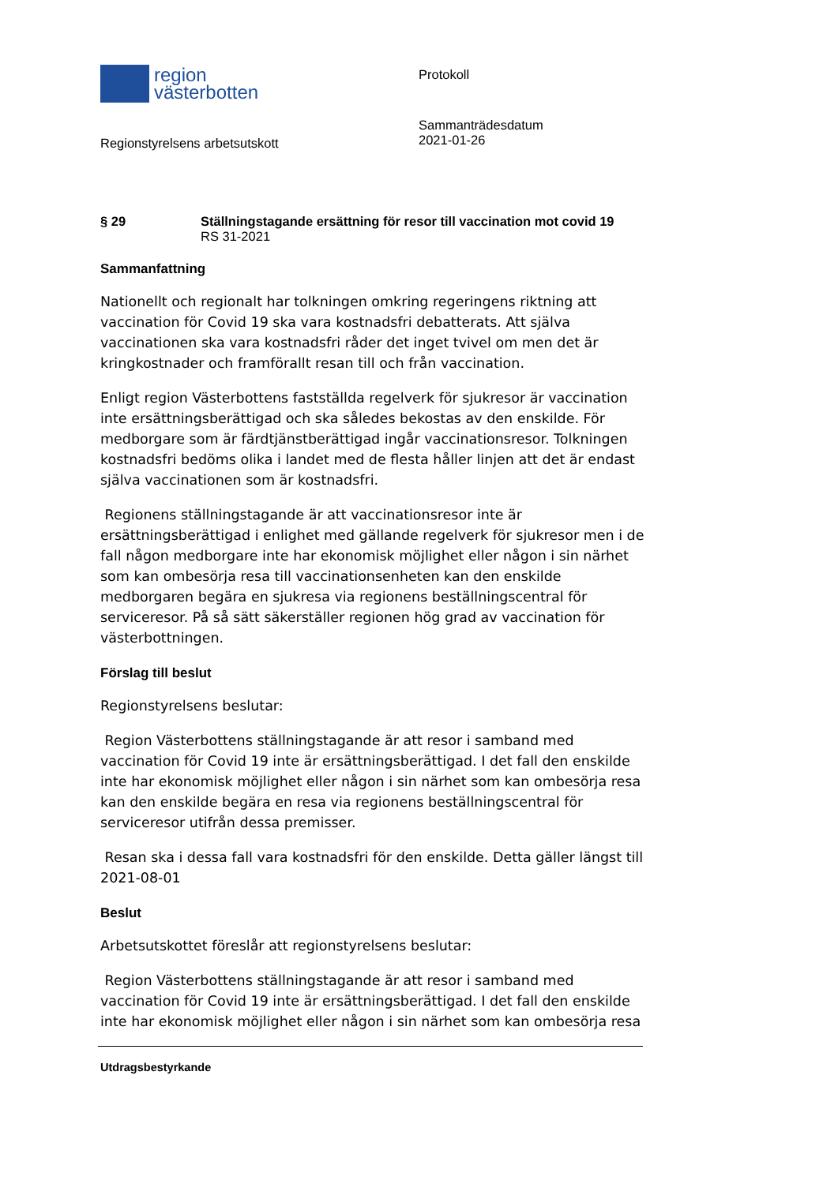region
västerbotten
Regionstyrelsens arbetsutskott
Protokoll
Sammanträdesdatum
2021-01-26
§ 29 Ställningstagande ersättning för resor till vaccination mot covid 19
RS 31-2021
Sammanfattning
Nationellt och regionalt har tolkningen omkring regeringens riktning att vaccination för Covid 19 ska vara kostnadsfri debatterats. Att själva vaccinationen ska vara kostnadsfri råder det inget tvivel om men det är kringkostnader och framförallt resan till och från vaccination.
Enligt region Västerbottens fastställda regelverk för sjukresor är vaccination inte ersättningsberättigad och ska således bekostas av den enskilde. För medborgare som är färdtjänstberättigad ingår vaccinationsresor. Tolkningen kostnadsfri bedöms olika i landet med de flesta håller linjen att det är endast själva vaccinationen som är kostnadsfri.
Regionens ställningstagande är att vaccinationsresor inte är ersättningsberättigad i enlighet med gällande regelverk för sjukresor men i de fall någon medborgare inte har ekonomisk möjlighet eller någon i sin närhet som kan ombesörja resa till vaccinationsenheten kan den enskilde medborgaren begära en sjukresa via regionens beställningscentral för serviceresor. På så sätt säkerställer regionen hög grad av vaccination för västerbottningen.
Förslag till beslut
Regionstyrelsens beslutar:
Region Västerbottens ställningstagande är att resor i samband med vaccination för Covid 19 inte är ersättningsberättigad. I det fall den enskilde inte har ekonomisk möjlighet eller någon i sin närhet som kan ombesörja resa kan den enskilde begära en resa via regionens beställningscentral för serviceresor utifrån dessa premisser.
Resan ska i dessa fall vara kostnadsfri för den enskilde. Detta gäller längst till 2021-08-01
Beslut
Arbetsutskottet föreslår att regionstyrelsens beslutar:
Region Västerbottens ställningstagande är att resor i samband med vaccination för Covid 19 inte är ersättningsberättigad. I det fall den enskilde inte har ekonomisk möjlighet eller någon i sin närhet som kan ombesörja resa
Utdragsbestyrkande